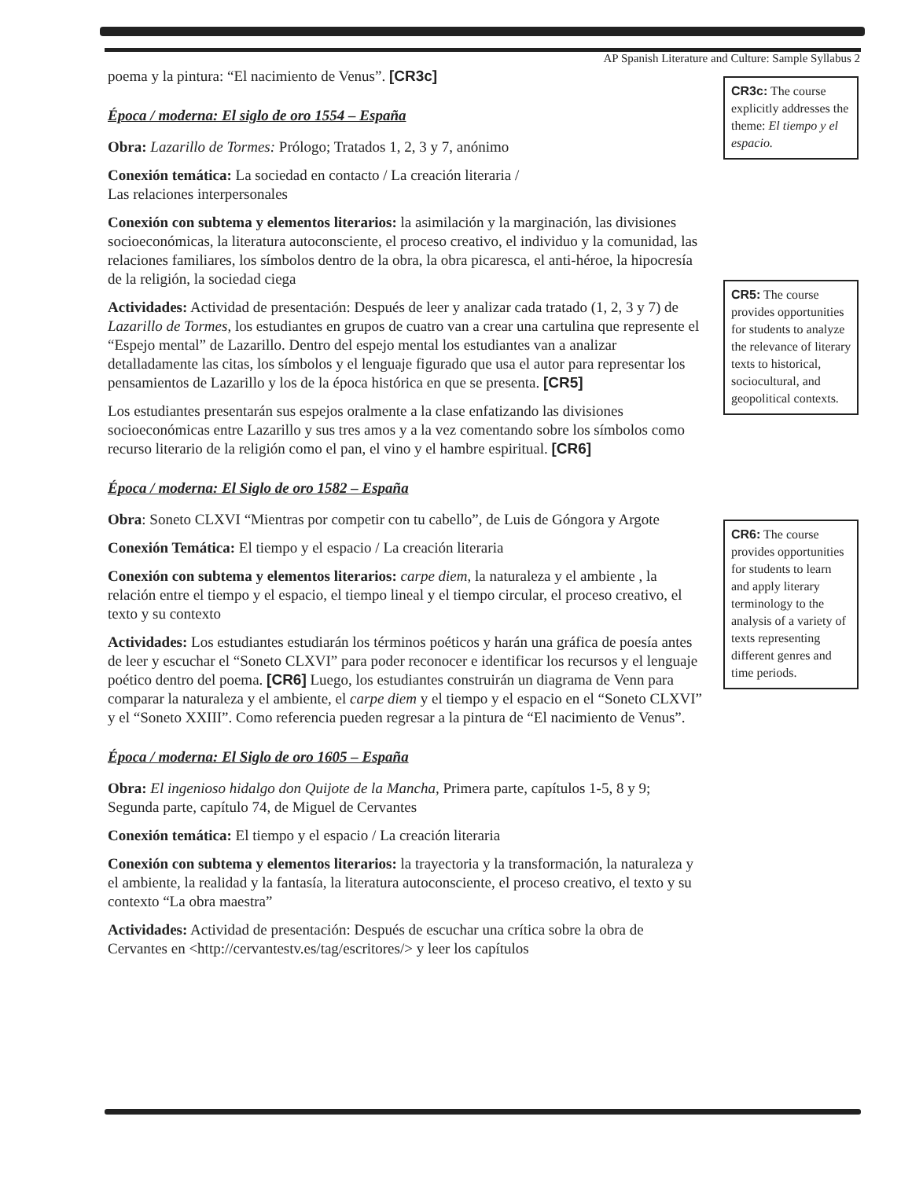AP Spanish Literature and Culture: Sample Syllabus 2
poema y la pintura: “El nacimiento de Venus”. [CR3c]
Época / moderna: El siglo de oro 1554 – España
Obra: Lazarillo de Tormes: Prólogo; Tratados 1, 2, 3 y 7, anónimo
Conexión temática: La sociedad en contacto / La creación literaria /
Las relaciones interpersonales
Conexión con subtema y elementos literarios: la asimilación y la marginación, las divisiones socioeconómicas, la literatura autoconsciente, el proceso creativo, el individuo y la comunidad, las relaciones familiares, los símbolos dentro de la obra, la obra picaresca, el anti-héroe, la hipocresía de la religión, la sociedad ciega
Actividades: Actividad de presentación: Después de leer y analizar cada tratado (1, 2, 3 y 7) de Lazarillo de Tormes, los estudiantes en grupos de cuatro van a crear una cartulina que represente el “Espejo mental” de Lazarillo. Dentro del espejo mental los estudiantes van a analizar detalladamente las citas, los símbolos y el lenguaje figurado que usa el autor para representar los pensamientos de Lazarillo y los de la época histórica en que se presenta. [CR5]
Los estudiantes presentarán sus espejos oralmente a la clase enfatizando las divisiones socioeconómicas entre Lazarillo y sus tres amos y a la vez comentando sobre los símbolos como recurso literario de la religión como el pan, el vino y el hambre espiritual. [CR6]
Época / moderna: El Siglo de oro 1582 – España
Obra: Soneto CLXVI “Mientras por competir con tu cabello”, de Luis de Góngora y Argote
Conexión Temática: El tiempo y el espacio / La creación literaria
Conexión con subtema y elementos literarios: carpe diem, la naturaleza y el ambiente , la relación entre el tiempo y el espacio, el tiempo lineal y el tiempo circular, el proceso creativo, el texto y su contexto
Actividades: Los estudiantes estudiarán los términos poéticos y harán una gráfica de poesía antes de leer y escuchar el “Soneto CLXVI” para poder reconocer e identificar los recursos y el lenguaje poético dentro del poema. [CR6] Luego, los estudiantes construirán un diagrama de Venn para comparar la naturaleza y el ambiente, el carpe diem y el tiempo y el espacio en el “Soneto CLXVI” y el “Soneto XXIII”. Como referencia pueden regresar a la pintura de “El nacimiento de Venus”.
Época / moderna: El Siglo de oro 1605 – España
Obra: El ingenioso hidalgo don Quijote de la Mancha, Primera parte, capítulos 1-5, 8 y 9; Segunda parte, capítulo 74, de Miguel de Cervantes
Conexión temática: El tiempo y el espacio / La creación literaria
Conexión con subtema y elementos literarios: la trayectoria y la transformación, la naturaleza y el ambiente, la realidad y la fantasía, la literatura autoconsciente, el proceso creativo, el texto y su contexto “La obra maestra”
Actividades: Actividad de presentación: Después de escuchar una crítica sobre la obra de Cervantes en <http://cervantestv.es/tag/escritores/> y leer los capítulos
CR3c: The course explicitly addresses the theme: El tiempo y el espacio.
CR5: The course provides opportunities for students to analyze the relevance of literary texts to historical, sociocultural, and geopolitical contexts.
CR6: The course provides opportunities for students to learn and apply literary terminology to the analysis of a variety of texts representing different genres and time periods.